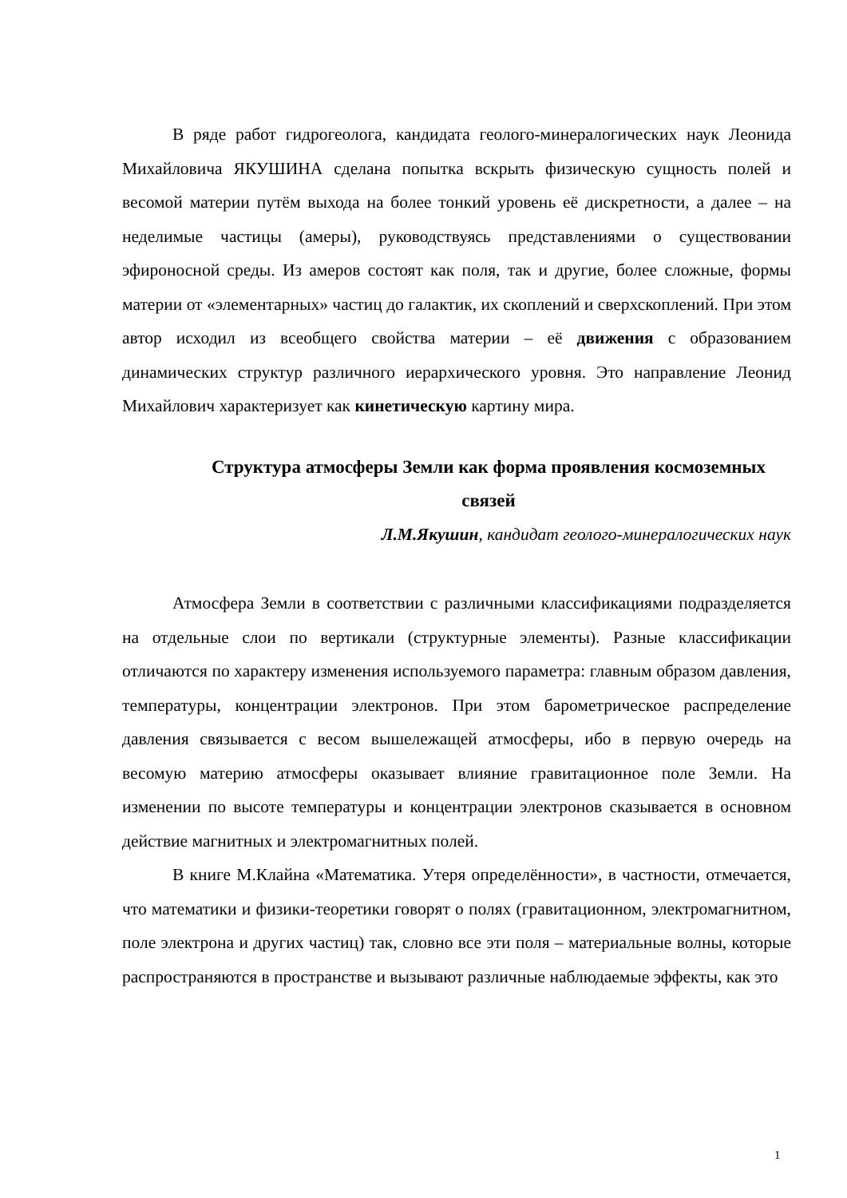В ряде работ гидрогеолога, кандидата геолого-минералогических наук Леонида Михайловича ЯКУШИНА сделана попытка вскрыть физическую сущность полей и весомой материи путём выхода на более тонкий уровень её дискретности, а далее – на неделимые частицы (амеры), руководствуясь представлениями о существовании эфироносной среды. Из амеров состоят как поля, так и другие, более сложные, формы материи от «элементарных» частиц до галактик, их скоплений и сверхскоплений. При этом автор исходил из всеобщего свойства материи – её движения с образованием динамических структур различного иерархического уровня. Это направление Леонид Михайлович характеризует как кинетическую картину мира.
Структура атмосферы Земли как форма проявления космоземных связей
Л.М.Якушин, кандидат геолого-минералогических наук
Атмосфера Земли в соответствии с различными классификациями подразделяется на отдельные слои по вертикали (структурные элементы). Разные классификации отличаются по характеру изменения используемого параметра: главным образом давления, температуры, концентрации электронов. При этом барометрическое распределение давления связывается с весом вышележащей атмосферы, ибо в первую очередь на весомую материю атмосферы оказывает влияние гравитационное поле Земли. На изменении по высоте температуры и концентрации электронов сказывается в основном действие магнитных и электромагнитных полей.
В книге М.Клайна «Математика. Утеря определённости», в частности, отмечается, что математики и физики-теоретики говорят о полях (гравитационном, электромагнитном, поле электрона и других частиц) так, словно все эти поля – материальные волны, которые распространяются в пространстве и вызывают различные наблюдаемые эффекты, как это
1